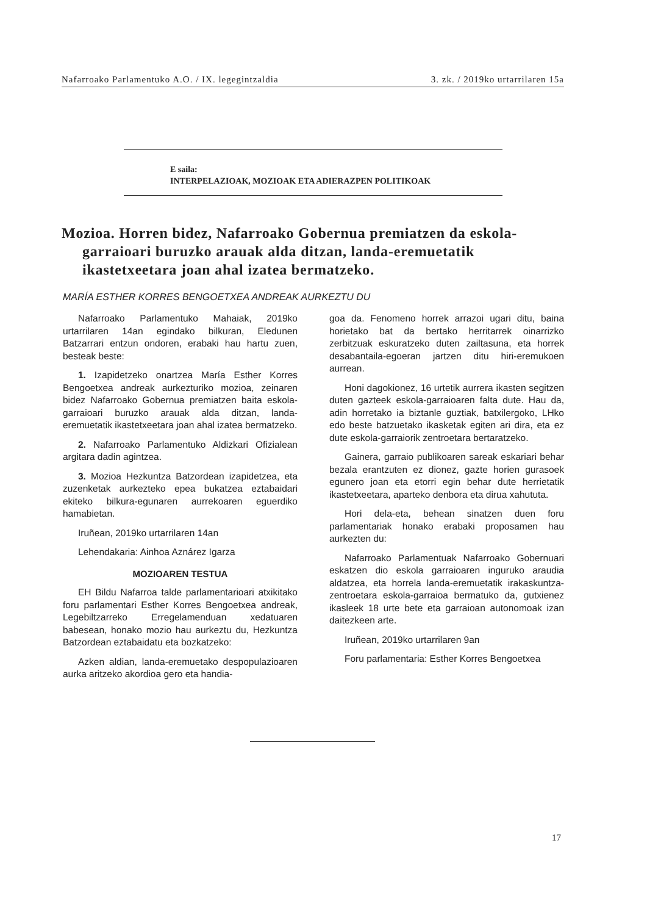Nafarroako Parlamentuko A.O. / IX. legegintzaldia 3. zk. / 2019ko urtarrilaren 15a
E saila:
INTERPELAZIOAK, MOZIOAK ETA ADIERAZPEN POLITIKOAK
Mozioa. Horren bidez, Nafarroako Gobernua premiatzen da eskola-garraioari buruzko arauak alda ditzan, landa-eremuetatik ikastetxeetara joan ahal izatea bermatzeko.
MARÍA ESTHER KORRES BENGOETXEA ANDREAK AURKEZTU DU
Nafarroako Parlamentuko Mahaiak, 2019ko urtarrilaren 14an egindako bilkuran, Eledunen Batzarrari entzun ondoren, erabaki hau hartu zuen, besteak beste:
1. Izapidetzeko onartzea María Esther Korres Bengoetxea andreak aurkezturiko mozioa, zeinaren bidez Nafarroako Gobernua premiatzen baita eskola-garraioari buruzko arauak alda ditzan, landa-eremuetatik ikastetxeetara joan ahal izatea bermatzeko.
2. Nafarroako Parlamentuko Aldizkari Ofizialean argitara dadin agintzea.
3. Mozioa Hezkuntza Batzordean izapidetzea, eta zuzenketak aurkezteko epea bukatzea eztabaidari ekiteko bilkura-egunaren aurrekoaren eguerdiko hamabietan.
Iruñean, 2019ko urtarrilaren 14an
Lehendakaria: Ainhoa Aznárez Igarza
MOZIOAREN TESTUA
EH Bildu Nafarroa talde parlamentarioari atxikitako foru parlamentari Esther Korres Bengoetxea andreak, Legebiltzarreko Erregelamenduan xedatuaren babesean, honako mozio hau aurkeztu du, Hezkuntza Batzordean eztabaidatu eta bozkatzeko:
Azken aldian, landa-eremuetako despopulazioaren aurka aritzeko akordioa gero eta handia-
goa da. Fenomeno horrek arrazoi ugari ditu, baina horietako bat da bertako herritarrek oinarrizko zerbitzuak eskuratzeko duten zailtasuna, eta horrek desabantaila-egoeran jartzen ditu hiri-eremukoen aurrean.
Honi dagokionez, 16 urtetik aurrera ikasten segitzen duten gazteek eskola-garraioaren falta dute. Hau da, adin horretako ia biztanle guztiak, batxilergoko, LHko edo beste batzuetako ikasketak egiten ari dira, eta ez dute eskola-garraiorik zentroetara bertaratzeko.
Gainera, garraio publikoaren sareak eskariari behar bezala erantzuten ez dionez, gazte horien gurasoek egunero joan eta etorri egin behar dute herrietatik ikastetxeetara, aparteko denbora eta dirua xahututa.
Hori dela-eta, behean sinatzen duen foru parlamentariak honako erabaki proposamen hau aurkezten du:
Nafarroako Parlamentuak Nafarroako Gobernuari eskatzen dio eskola garraioaren inguruko araudia aldatzea, eta horrela landa-eremuetatik irakaskuntza-zentroetara eskola-garraioa bermatuko da, gutxienez ikasleek 18 urte bete eta garraioan autonomoak izan daitezkeen arte.
Iruñean, 2019ko urtarrilaren 9an
Foru parlamentaria: Esther Korres Bengoetxea
17